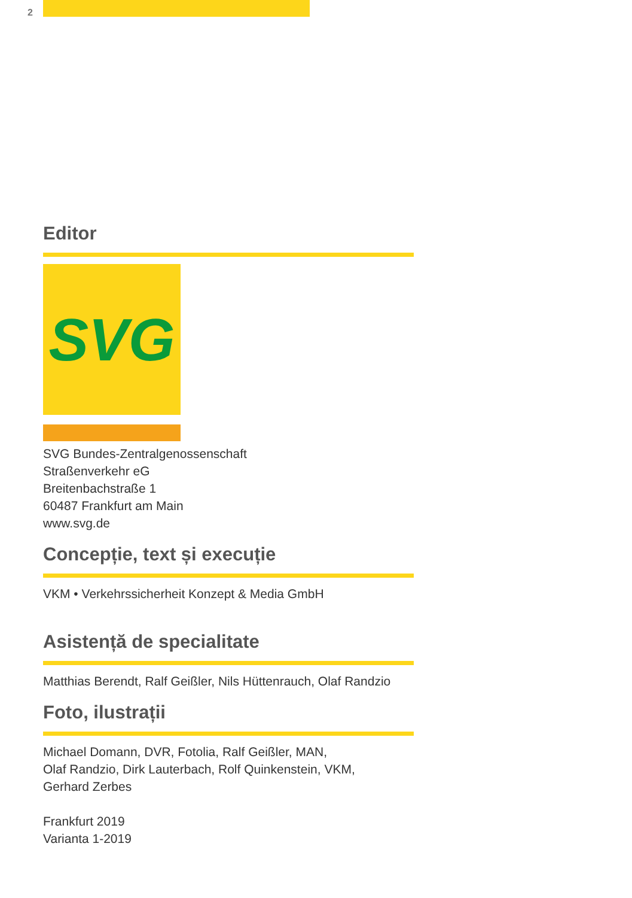2
Editor
SVG
SVG Bundes-Zentralgenossenschaft
Straßenverkehr eG
Breitenbachstraße 1
60487 Frankfurt am Main
www.svg.de
Concepție, text și execuție
VKM • Verkehrssicherheit Konzept & Media GmbH
Asistență de specialitate
Matthias Berendt, Ralf Geißler, Nils Hüttenrauch, Olaf Randzio
Foto, ilustrații
Michael Domann, DVR, Fotolia, Ralf Geißler, MAN,
Olaf Randzio, Dirk Lauterbach, Rolf Quinkenstein, VKM,
Gerhard Zerbes
Frankfurt 2019
Varianta 1-2019